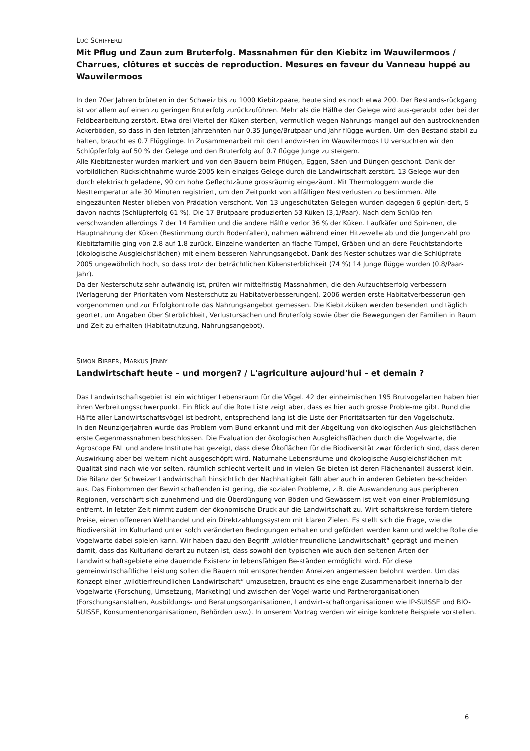LUC SCHIFFERLI
Mit Pflug und Zaun zum Bruterfolg. Massnahmen für den Kiebitz im Wauwilermoos / Charrues, clôtures et succès de reproduction. Mesures en faveur du Vanneau huppé au Wauwilermoos
In den 70er Jahren brüteten in der Schweiz bis zu 1000 Kiebitzpaare, heute sind es noch etwa 200. Der Bestands-rückgang ist vor allem auf einen zu geringen Bruterfolg zurückzuführen. Mehr als die Hälfte der Gelege wird aus-geraubt oder bei der Feldbearbeitung zerstört. Etwa drei Viertel der Küken sterben, vermutlich wegen Nahrungs-mangel auf den austrocknenden Ackerböden, so dass in den letzten Jahrzehnten nur 0,35 Junge/Brutpaar und Jahr flügge wurden. Um den Bestand stabil zu halten, braucht es 0.7 Flügglinge. In Zusammenarbeit mit den Landwir-ten im Wauwilermoos LU versuchten wir den Schlüpferfolg auf 50 % der Gelege und den Bruterfolg auf 0.7 flügge Junge zu steigern.
Alle Kiebitznester wurden markiert und von den Bauern beim Pflügen, Eggen, Säen und Düngen geschont. Dank der vorbildlichen Rücksichtnahme wurde 2005 kein einziges Gelege durch die Landwirtschaft zerstört. 13 Gelege wur-den durch elektrisch geladene, 90 cm hohe Geflechtzäune grossräumig eingezäunt. Mit Thermologgern wurde die Nesttemperatur alle 30 Minuten registriert, um den Zeitpunkt von allfälligen Nestverlusten zu bestimmen. Alle eingezäunten Nester blieben von Prädation verschont. Von 13 ungeschützten Gelegen wurden dagegen 6 geplün-dert, 5 davon nachts (Schlüpferfolg 61 %). Die 17 Brutpaare produzierten 53 Küken (3,1/Paar). Nach dem Schlüp-fen verschwanden allerdings 7 der 14 Familien und die andere Hälfte verlor 36 % der Küken. Laufkäfer und Spin-nen, die Hauptnahrung der Küken (Bestimmung durch Bodenfallen), nahmen während einer Hitzewelle ab und die Jungenzahl pro Kiebitzfamilie ging von 2.8 auf 1.8 zurück. Einzelne wanderten an flache Tümpel, Gräben und an-dere Feuchtstandorte (ökologische Ausgleichsflächen) mit einem besseren Nahrungsangebot. Dank des Nester-schutzes war die Schlüpfrate 2005 ungewöhnlich hoch, so dass trotz der beträchtlichen Kükensterblichkeit (74 %) 14 Junge flügge wurden (0.8/Paar-Jahr).
Da der Nesterschutz sehr aufwändig ist, prüfen wir mittelfristig Massnahmen, die den Aufzuchtserfolg verbessern (Verlagerung der Prioritäten vom Nesterschutz zu Habitatverbesserungen). 2006 werden erste Habitatverbesserun-gen vorgenommen und zur Erfolgkontrolle das Nahrungsangebot gemessen. Die Kiebitzküken werden besendert und täglich geortet, um Angaben über Sterblichkeit, Verlustursachen und Bruterfolg sowie über die Bewegungen der Familien in Raum und Zeit zu erhalten (Habitatnutzung, Nahrungsangebot).
SIMON BIRRER, MARKUS JENNY
Landwirtschaft heute – und morgen? / L'agriculture aujourd'hui – et demain ?
Das Landwirtschaftsgebiet ist ein wichtiger Lebensraum für die Vögel. 42 der einheimischen 195 Brutvogelarten haben hier ihren Verbreitungsschwerpunkt. Ein Blick auf die Rote Liste zeigt aber, dass es hier auch grosse Proble-me gibt. Rund die Hälfte aller Landwirtschaftsvögel ist bedroht, entsprechend lang ist die Liste der Prioritätsarten für den Vogelschutz.
In den Neunzigerjahren wurde das Problem vom Bund erkannt und mit der Abgeltung von ökologischen Aus-gleichsflächen erste Gegenmassnahmen beschlossen. Die Evaluation der ökologischen Ausgleichsflächen durch die Vogelwarte, die Agroscope FAL und andere Institute hat gezeigt, dass diese Ökoflächen für die Biodiversität zwar förderlich sind, dass deren Auswirkung aber bei weitem nicht ausgeschöpft wird. Naturnahe Lebensräume und ökologische Ausgleichsflächen mit Qualität sind nach wie vor selten, räumlich schlecht verteilt und in vielen Ge-bieten ist deren Flächenanteil äusserst klein.
Die Bilanz der Schweizer Landwirtschaft hinsichtlich der Nachhaltigkeit fällt aber auch in anderen Gebieten be-scheiden aus. Das Einkommen der Bewirtschaftenden ist gering, die sozialen Probleme, z.B. die Auswanderung aus peripheren Regionen, verschärft sich zunehmend und die Überdüngung von Böden und Gewässern ist weit von einer Problemlösung entfernt. In letzter Zeit nimmt zudem der ökonomische Druck auf die Landwirtschaft zu. Wirt-schaftskreise fordern tiefere Preise, einen offeneren Welthandel und ein Direktzahlungssystem mit klaren Zielen. Es stellt sich die Frage, wie die Biodiversität im Kulturland unter solch veränderten Bedingungen erhalten und gefördert werden kann und welche Rolle die Vogelwarte dabei spielen kann. Wir haben dazu den Begriff „wildtier-freundliche Landwirtschaft“ geprägt und meinen damit, dass das Kulturland derart zu nutzen ist, dass sowohl den typischen wie auch den seltenen Arten der Landwirtschaftsgebiete eine dauernde Existenz in lebensfähigen Be-ständen ermöglicht wird. Für diese gemeinwirtschaftliche Leistung sollen die Bauern mit entsprechenden Anreizen angemessen belohnt werden. Um das Konzept einer „wildtierfreundlichen Landwirtschaft“ umzusetzen, braucht es eine enge Zusammenarbeit innerhalb der Vogelwarte (Forschung, Umsetzung, Marketing) und zwischen der Vogel-warte und Partnerorganisationen (Forschungsanstalten, Ausbildungs- und Beratungsorganisationen, Landwirt-schaftorganisationen wie IP-SUISSE und BIO-SUISSE, Konsumentenorganisationen, Behörden usw.). In unserem Vortrag werden wir einige konkrete Beispiele vorstellen.
6